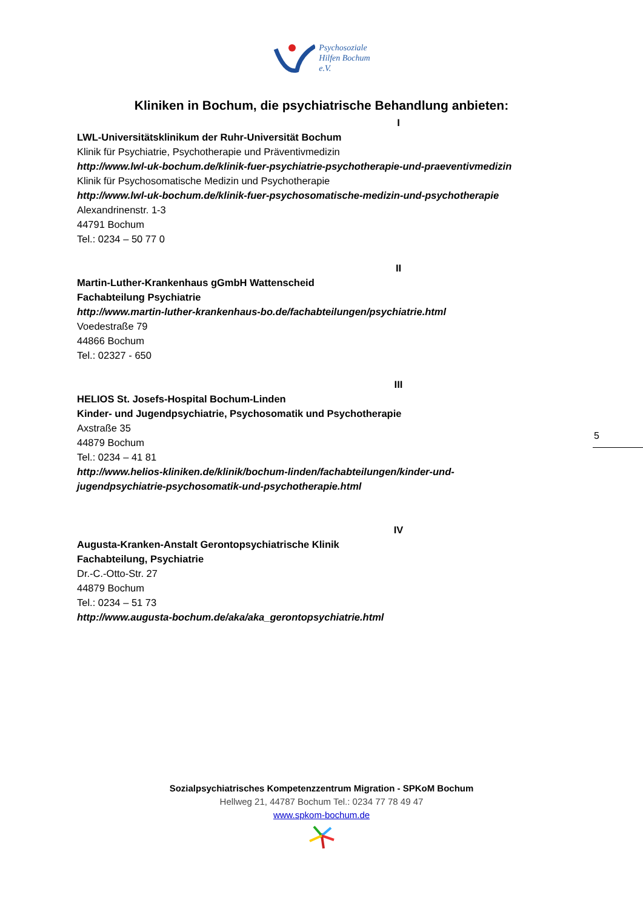Psychosoziale
Hilfen Bochum
e.V.
Kliniken in Bochum, die psychiatrische Behandlung anbieten:
I
LWL-Universitätsklinikum der Ruhr-Universität Bochum
Klinik für Psychiatrie, Psychotherapie und Präventivmedizin
http://www.lwl-uk-bochum.de/klinik-fuer-psychiatrie-psychotherapie-und-praeventivmedizin
Klinik für Psychosomatische Medizin und Psychotherapie
http://www.lwl-uk-bochum.de/klinik-fuer-psychosomatische-medizin-und-psychotherapie
Alexandrinenstr. 1-3
44791 Bochum
Tel.: 0234 – 50 77 0
II
Martin-Luther-Krankenhaus gGmbH Wattenscheid
Fachabteilung Psychiatrie
http://www.martin-luther-krankenhaus-bo.de/fachabteilungen/psychiatrie.html
Voedestraße 79
44866 Bochum
Tel.: 02327 - 650
III
HELIOS St. Josefs-Hospital Bochum-Linden
Kinder- und Jugendpsychiatrie, Psychosomatik und Psychotherapie
Axstraße 35
44879 Bochum
Tel.: 0234 – 41 81
http://www.helios-kliniken.de/klinik/bochum-linden/fachabteilungen/kinder-und-
jugendpsychiatrie-psychosomatik-und-psychotherapie.html
IV
Augusta-Kranken-Anstalt Gerontopsychiatrische Klinik
Fachabteilung, Psychiatrie
Dr.-C.-Otto-Str. 27
44879 Bochum
Tel.: 0234 – 51 73
http://www.augusta-bochum.de/aka/aka_gerontopsychiatrie.html
5
Sozialpsychiatrisches Kompetenzzentrum Migration - SPKoM Bochum
Hellweg 21, 44787 Bochum Tel.: 0234 77 78 49 47
www.spkom-bochum.de